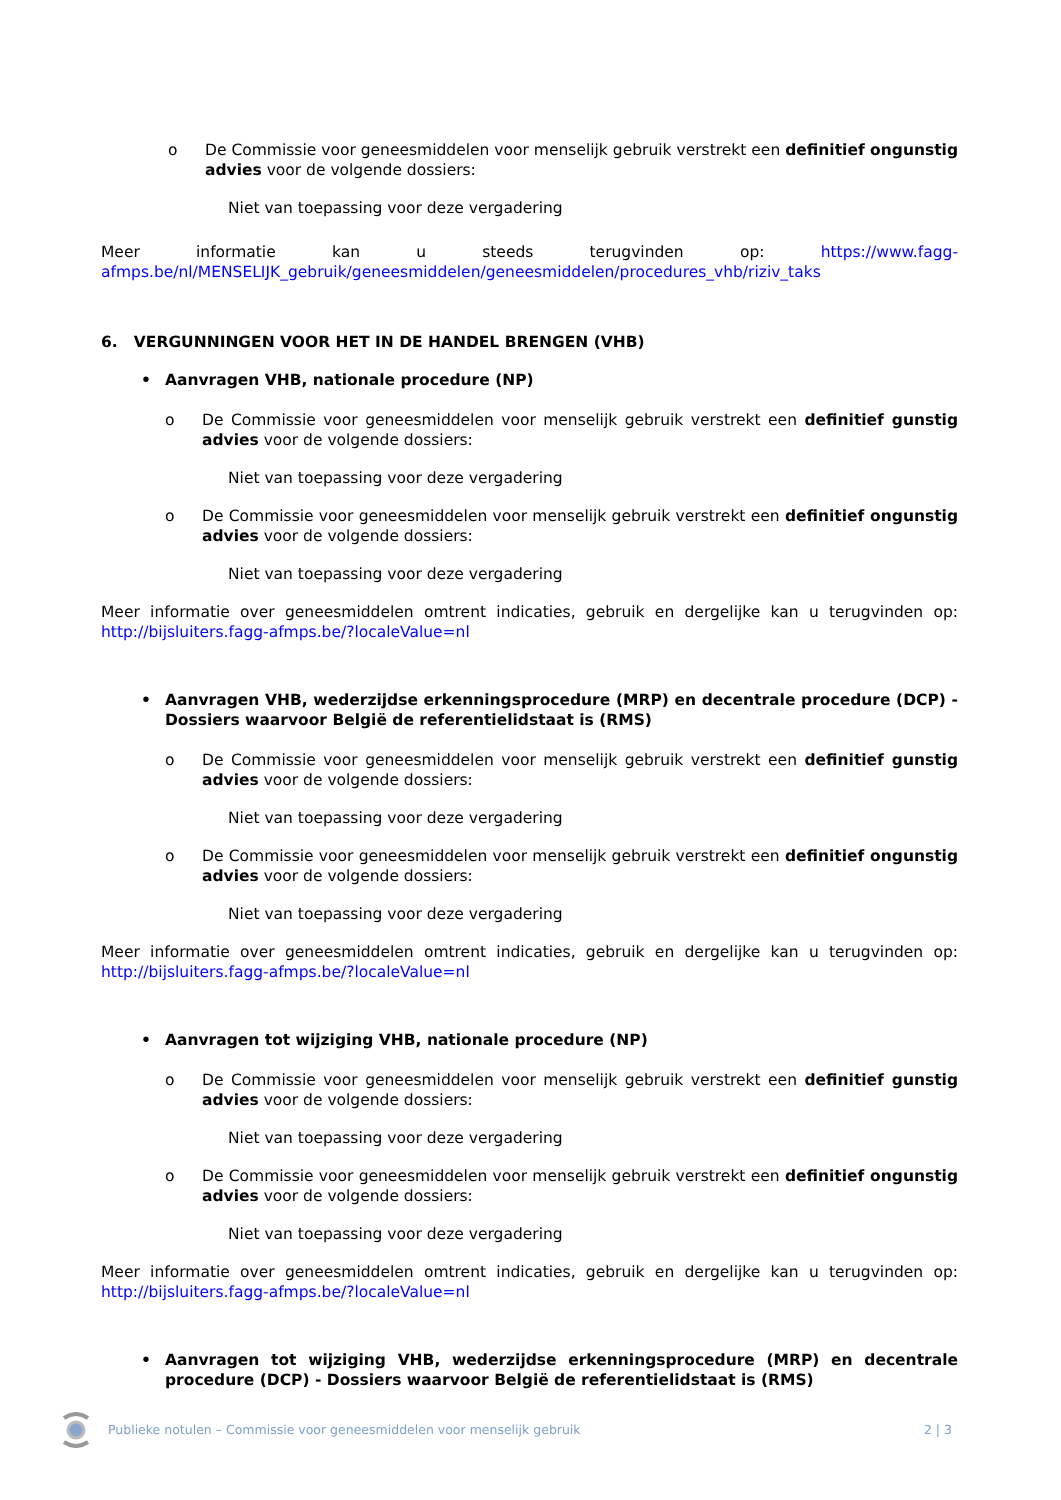o De Commissie voor geneesmiddelen voor menselijk gebruik verstrekt een definitief ongunstig advies voor de volgende dossiers:
Niet van toepassing voor deze vergadering
Meer informatie kan u steeds terugvinden op: https://www.fagg-afmps.be/nl/MENSELIJK_gebruik/geneesmiddelen/geneesmiddelen/procedures_vhb/riziv_taks
6. VERGUNNINGEN VOOR HET IN DE HANDEL BRENGEN (VHB)
• Aanvragen VHB, nationale procedure (NP)
o De Commissie voor geneesmiddelen voor menselijk gebruik verstrekt een definitief gunstig advies voor de volgende dossiers:
Niet van toepassing voor deze vergadering
o De Commissie voor geneesmiddelen voor menselijk gebruik verstrekt een definitief ongunstig advies voor de volgende dossiers:
Niet van toepassing voor deze vergadering
Meer informatie over geneesmiddelen omtrent indicaties, gebruik en dergelijke kan u terugvinden op: http://bijsluiters.fagg-afmps.be/?localeValue=nl
• Aanvragen VHB, wederzijdse erkenningsprocedure (MRP) en decentrale procedure (DCP) - Dossiers waarvoor België de referentielidstaat is (RMS)
o De Commissie voor geneesmiddelen voor menselijk gebruik verstrekt een definitief gunstig advies voor de volgende dossiers:
Niet van toepassing voor deze vergadering
o De Commissie voor geneesmiddelen voor menselijk gebruik verstrekt een definitief ongunstig advies voor de volgende dossiers:
Niet van toepassing voor deze vergadering
Meer informatie over geneesmiddelen omtrent indicaties, gebruik en dergelijke kan u terugvinden op: http://bijsluiters.fagg-afmps.be/?localeValue=nl
• Aanvragen tot wijziging VHB, nationale procedure (NP)
o De Commissie voor geneesmiddelen voor menselijk gebruik verstrekt een definitief gunstig advies voor de volgende dossiers:
Niet van toepassing voor deze vergadering
o De Commissie voor geneesmiddelen voor menselijk gebruik verstrekt een definitief ongunstig advies voor de volgende dossiers:
Niet van toepassing voor deze vergadering
Meer informatie over geneesmiddelen omtrent indicaties, gebruik en dergelijke kan u terugvinden op: http://bijsluiters.fagg-afmps.be/?localeValue=nl
• Aanvragen tot wijziging VHB, wederzijdse erkenningsprocedure (MRP) en decentrale procedure (DCP) - Dossiers waarvoor België de referentielidstaat is (RMS)
Publieke notulen – Commissie voor geneesmiddelen voor menselijk gebruik 2 | 3